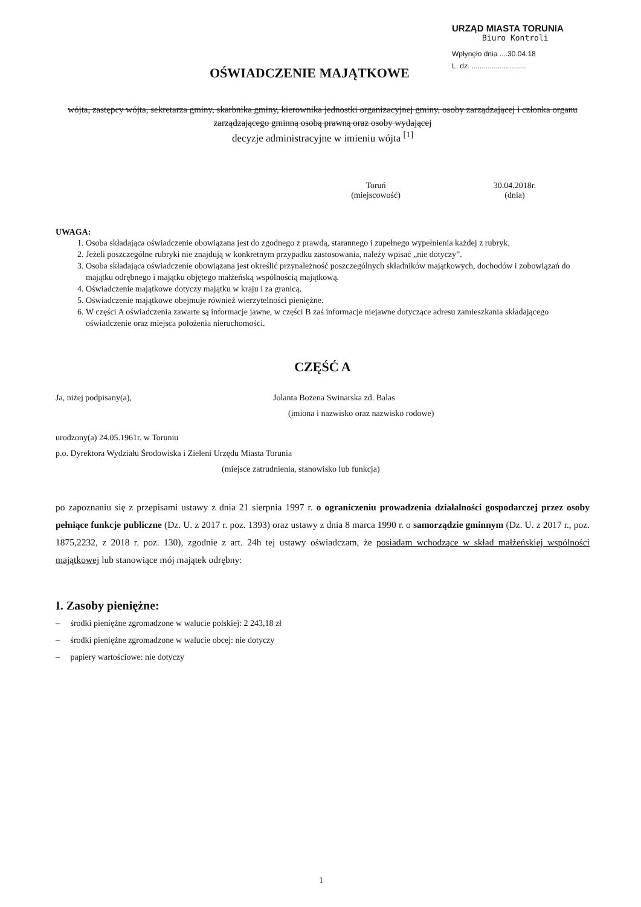URZĄD MIASTA TORUNIA
Biuro Kontroli
Wpłynęło dnia ....30.04.18
L. dz. ...........................
OŚWIADCZENIE MAJĄTKOWE
wójta, zastępcy wójta, sekretarza gminy, skarbnika gminy, kierownika jednostki organizacyjnej gminy, osoby zarządzającej i członka organu zarządzającego gminną osobą prawną oraz osoby wydającej
decyzje administracyjne w imieniu wójta <sup>[1]</sup>
Toruń
(miejscowość)
30.04.2018r.
(dnia)
UWAGA:
1. Osoba składająca oświadczenie obowiązana jest do zgodnego z prawdą, starannego i zupełnego wypełnienia każdej z rubryk.
2. Jeżeli poszczególne rubryki nie znajdują w konkretnym przypadku zastosowania, należy wpisać „nie dotyczy”.
3. Osoba składająca oświadczenie obowiązana jest określić przynależność poszczególnych składników majątkowych, dochodów i zobowiązań do majątku odrębnego i majątku objętego małżeńską wspólnością majątkową.
4. Oświadczenie majątkowe dotyczy majątku w kraju i za granicą.
5. Oświadczenie majątkowe obejmuje również wierzytelności pieniężne.
6. W części A oświadczenia zawarte są informacje jawne, w części B zaś informacje niejawne dotyczące adresu zamieszkania składającego oświadczenie oraz miejsca położenia nieruchomości.
CZĘŚĆ A
Ja, niżej podpisany(a), Jolanta Bożena Swinarska zd. Balas
(imiona i nazwisko oraz nazwisko rodowe)
urodzony(a) 24.05.1961r. w Toruniu
p.o. Dyrektora Wydziału Środowiska i Zieleni Urzędu Miasta Torunia
(miejsce zatrudnienia, stanowisko lub funkcja)
po zapoznaniu się z przepisami ustawy z dnia 21 sierpnia 1997 r. o ograniczeniu prowadzenia działalności gospodarczej przez osoby pełniące funkcje publiczne (Dz. U. z 2017 r. poz. 1393) oraz ustawy z dnia 8 marca 1990 r. o samorządzie gminnym (Dz. U. z 2017 r., poz. 1875,2232, z 2018 r. poz. 130), zgodnie z art. 24h tej ustawy oświadczam, że posiadam wchodzące w skład małżeńskiej wspólności majątkowej lub stanowiące mój majątek odrębny:
I. Zasoby pieniężne:
– środki pieniężne zgromadzone w walucie polskiej: 2 243,18 zł
– środki pieniężne zgromadzone w walucie obcej: nie dotyczy
– papiery wartościowe: nie dotyczy
1